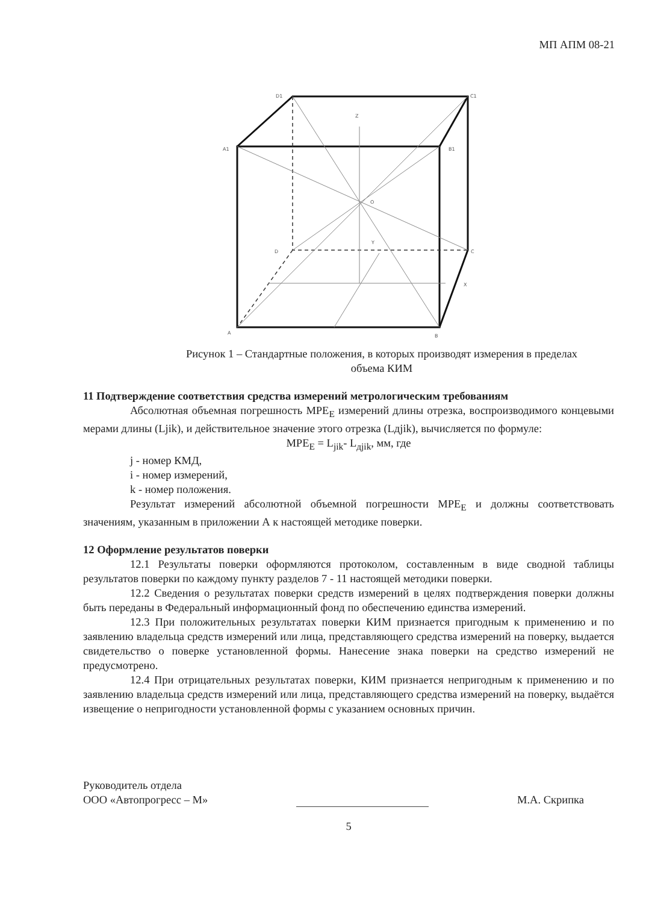МП АПМ 08-21
D1
C1
A1
B1
Z
O
D
C
Y
X
A
B
Рисунок 1 – Стандартные положения, в которых производят измерения в пределах
объема КИМ
11 Подтверждение соответствия средства измерений метрологическим требованиям
Абсолютная объемная погрешность MPE<sub>E</sub> измерений длины отрезка, воспроизводимого концевыми мерами длины (Ljik), и действительное значение этого отрезка (Lдjik), вычисляется по формуле:
MPE<sub>E</sub> = L<sub>jik</sub>- L<sub>дjik</sub>, мм, где
j - номер КМД,
i - номер измерений,
k - номер положения.
Результат измерений абсолютной объемной погрешности MPE<sub>E</sub> и должны соответствовать значениям, указанным в приложении А к настоящей методике поверки.
12 Оформление результатов поверки
12.1 Результаты поверки оформляются протоколом, составленным в виде сводной таблицы результатов поверки по каждому пункту разделов 7 - 11 настоящей методики поверки.
12.2 Сведения о результатах поверки средств измерений в целях подтверждения поверки должны быть переданы в Федеральный информационный фонд по обеспечению единства измерений.
12.3 При положительных результатах поверки КИМ признается пригодным к применению и по заявлению владельца средств измерений или лица, представляющего средства измерений на поверку, выдается свидетельство о поверке установленной формы. Нанесение знака поверки на средство измерений не предусмотрено.
12.4 При отрицательных результатах поверки, КИМ признается непригодным к применению и по заявлению владельца средств измерений или лица, представляющего средства измерений на поверку, выдаётся извещение о непригодности установленной формы с указанием основных причин.
Руководитель отдела
ООО «Автопрогресс – М»
М.А. Скрипка
5